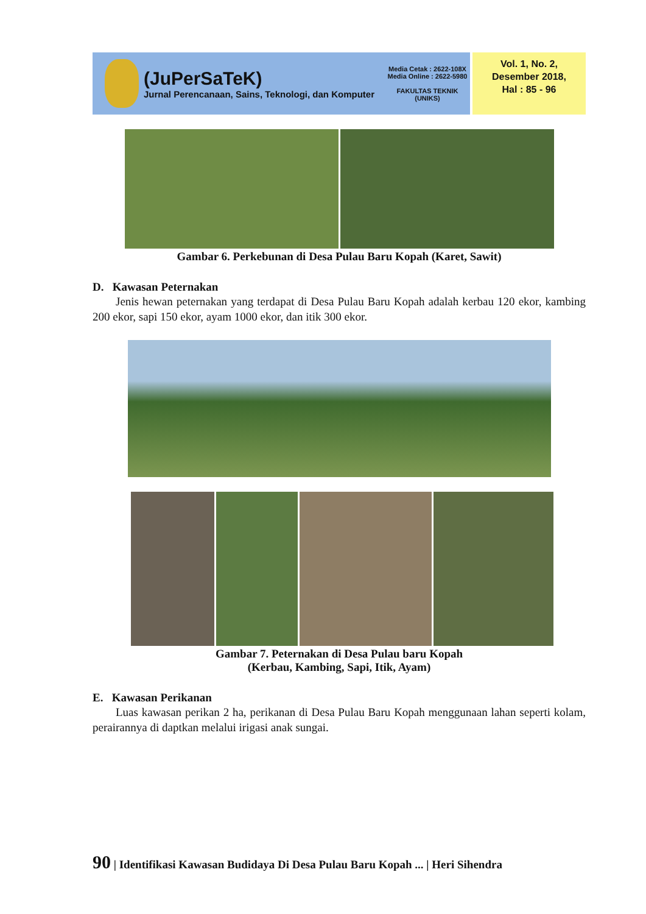(JuPerSaTeK)
Jurnal Perencanaan, Sains, Teknologi, dan Komputer
Media Cetak : 2622-108X
Media Online : 2622-5980
FAKULTAS TEKNIK
(UNIKS)
Vol. 1, No. 2,
Desember 2018,
Hal : 85 - 96
Gambar 6. Perkebunan di Desa Pulau Baru Kopah (Karet, Sawit)
D. Kawasan Peternakan
Jenis hewan peternakan yang terdapat di Desa Pulau Baru Kopah adalah kerbau 120 ekor, kambing 200 ekor, sapi 150 ekor, ayam 1000 ekor, dan itik 300 ekor.
Gambar 7. Peternakan di Desa Pulau baru Kopah
(Kerbau, Kambing, Sapi, Itik, Ayam)
E. Kawasan Perikanan
Luas kawasan perikan 2 ha, perikanan di Desa Pulau Baru Kopah menggunaan lahan seperti kolam, perairannya di daptkan melalui irigasi anak sungai.
90 | Identifikasi Kawasan Budidaya Di Desa Pulau Baru Kopah ... | Heri Sihendra